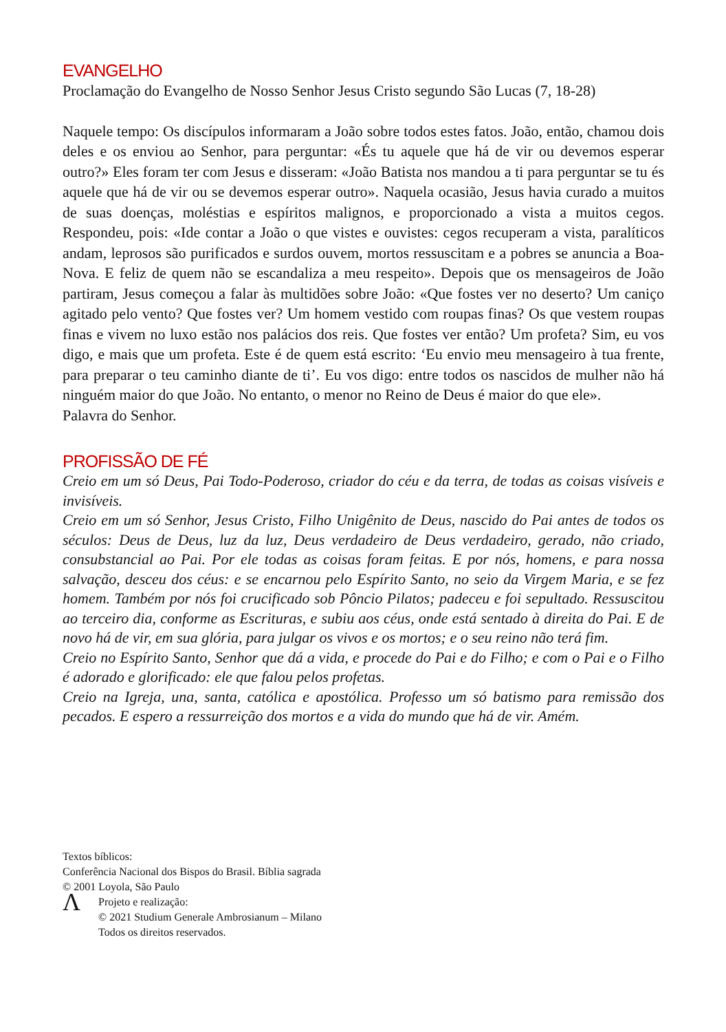EVANGELHO
Proclamação do Evangelho de Nosso Senhor Jesus Cristo segundo São Lucas (7, 18-28)
Naquele tempo: Os discípulos informaram a João sobre todos estes fatos. João, então, chamou dois deles e os enviou ao Senhor, para perguntar: «És tu aquele que há de vir ou devemos esperar outro?» Eles foram ter com Jesus e disseram: «João Batista nos mandou a ti para perguntar se tu és aquele que há de vir ou se devemos esperar outro». Naquela ocasião, Jesus havia curado a muitos de suas doenças, moléstias e espíritos malignos, e proporcionado a vista a muitos cegos. Respondeu, pois: «Ide contar a João o que vistes e ouvistes: cegos recuperam a vista, paralíticos andam, leprosos são purificados e surdos ouvem, mortos ressuscitam e a pobres se anuncia a Boa- Nova. E feliz de quem não se escandaliza a meu respeito». Depois que os mensageiros de João partiram, Jesus começou a falar às multidões sobre João: «Que fostes ver no deserto? Um caniço agitado pelo vento? Que fostes ver? Um homem vestido com roupas finas? Os que vestem roupas finas e vivem no luxo estão nos palácios dos reis. Que fostes ver então? Um profeta? Sim, eu vos digo, e mais que um profeta. Este é de quem está escrito: ‘Eu envio meu mensageiro à tua frente, para preparar o teu caminho diante de ti’. Eu vos digo: entre todos os nascidos de mulher não há ninguém maior do que João. No entanto, o menor no Reino de Deus é maior do que ele».
Palavra do Senhor.
PROFISSÃO DE FÉ
Creio em um só Deus, Pai Todo-Poderoso, criador do céu e da terra, de todas as coisas visíveis e invisíveis.
Creio em um só Senhor, Jesus Cristo, Filho Unigênito de Deus, nascido do Pai antes de todos os séculos: Deus de Deus, luz da luz, Deus verdadeiro de Deus verdadeiro, gerado, não criado, consubstancial ao Pai. Por ele todas as coisas foram feitas. E por nós, homens, e para nossa salvação, desceu dos céus: e se encarnou pelo Espírito Santo, no seio da Virgem Maria, e se fez homem. Também por nós foi crucificado sob Pôncio Pilatos; padeceu e foi sepultado. Ressuscitou ao terceiro dia, conforme as Escrituras, e subiu aos céus, onde está sentado à direita do Pai. E de novo há de vir, em sua glória, para julgar os vivos e os mortos; e o seu reino não terá fim.
Creio no Espírito Santo, Senhor que dá a vida, e procede do Pai e do Filho; e com o Pai e o Filho é adorado e glorificado: ele que falou pelos profetas.
Creio na Igreja, una, santa, católica e apostólica. Professo um só batismo para remissão dos pecados. E espero a ressurreição dos mortos e a vida do mundo que há de vir. Amém.
Textos bíblicos:
Conferência Nacional dos Bispos do Brasil. Bíblia sagrada
© 2001 Loyola, São Paulo
Ʌ
Projeto e realização:
© 2021 Studium Generale Ambrosianum – Milano
Todos os direitos reservados.